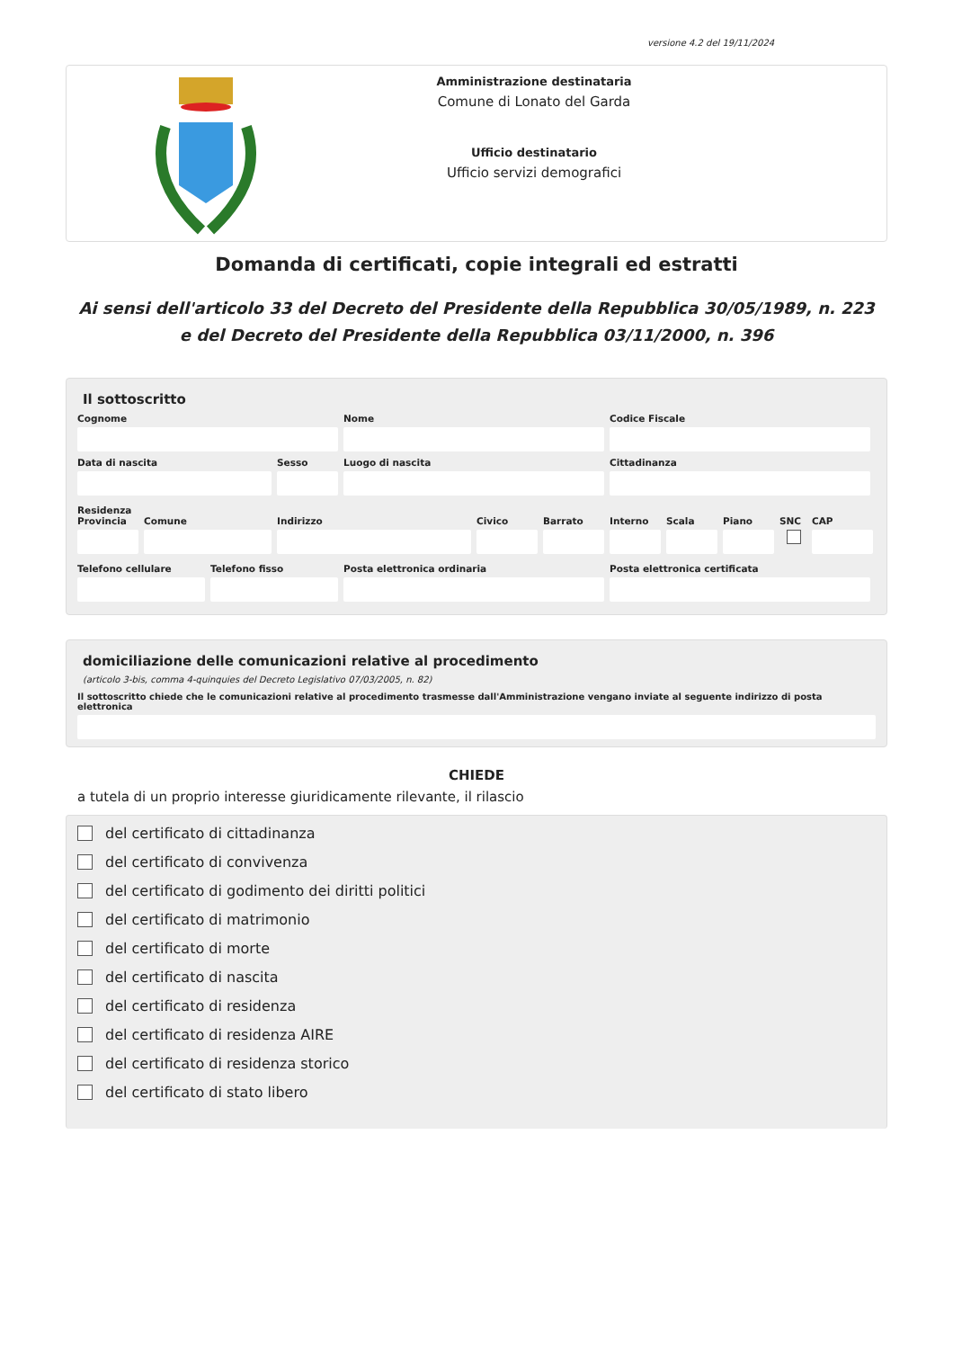versione 4.2 del 19/11/2024
Amministrazione destinataria
Comune di Lonato del Garda
Ufficio destinatario
Ufficio servizi demografici
Domanda di certificati, copie integrali ed estratti
Ai sensi dell'articolo 33 del Decreto del Presidente della Repubblica 30/05/1989, n. 223 e del Decreto del Presidente della Repubblica 03/11/2000, n. 396
Il sottoscritto
Cognome Nome Codice Fiscale
Data di nascita Sesso Luogo di nascita Cittadinanza
Residenza
Provincia Comune Indirizzo Civico Barrato Interno Scala Piano SNC CAP
Telefono cellulare Telefono fisso Posta elettronica ordinaria Posta elettronica certificata
domiciliazione delle comunicazioni relative al procedimento
(articolo 3-bis, comma 4-quinquies del Decreto Legislativo 07/03/2005, n. 82)
Il sottoscritto chiede che le comunicazioni relative al procedimento trasmesse dall'Amministrazione vengano inviate al seguente indirizzo di posta elettronica
CHIEDE
a tutela di un proprio interesse giuridicamente rilevante, il rilascio
del certificato di cittadinanza
del certificato di convivenza
del certificato di godimento dei diritti politici
del certificato di matrimonio
del certificato di morte
del certificato di nascita
del certificato di residenza
del certificato di residenza AIRE
del certificato di residenza storico
del certificato di stato libero